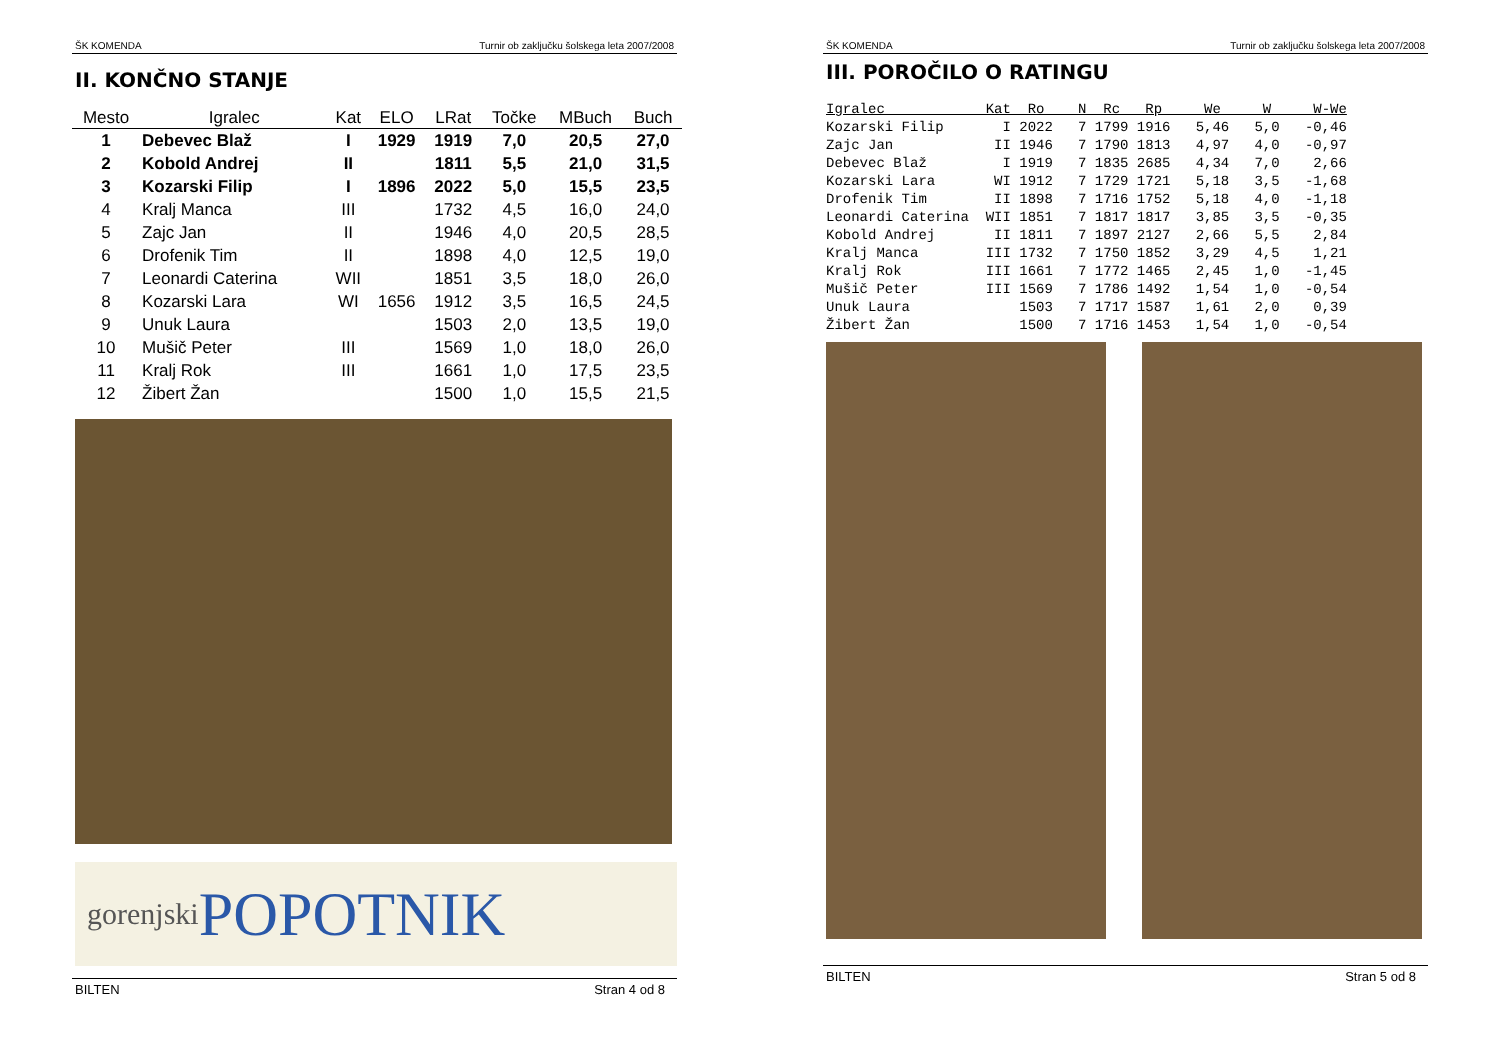ŠK KOMENDA Turnir ob zaključku šolskega leta 2007/2008
II. KONČNO STANJE
| Mesto | Igralec | Kat | ELO | LRat | Točke | MBuch | Buch |
| --- | --- | --- | --- | --- | --- | --- | --- |
| 1 | Debevec Blaž | I | 1929 | 1919 | 7,0 | 20,5 | 27,0 |
| 2 | Kobold Andrej | II | | 1811 | 5,5 | 21,0 | 31,5 |
| 3 | Kozarski Filip | I | 1896 | 2022 | 5,0 | 15,5 | 23,5 |
| 4 | Kralj Manca | III | | 1732 | 4,5 | 16,0 | 24,0 |
| 5 | Zajc Jan | II | | 1946 | 4,0 | 20,5 | 28,5 |
| 6 | Drofenik Tim | II | | 1898 | 4,0 | 12,5 | 19,0 |
| 7 | Leonardi Caterina | WII | | 1851 | 3,5 | 18,0 | 26,0 |
| 8 | Kozarski Lara | WI | 1656 | 1912 | 3,5 | 16,5 | 24,5 |
| 9 | Unuk Laura | | | 1503 | 2,0 | 13,5 | 19,0 |
| 10 | Mušič Peter | III | | 1569 | 1,0 | 18,0 | 26,0 |
| 11 | Kralj Rok | III | | 1661 | 1,0 | 17,5 | 23,5 |
| 12 | Žibert Žan | | | 1500 | 1,0 | 15,5 | 21,5 |
gorenjski POPOTNIK
BILTEN Stran 4 od 8
ŠK KOMENDA Turnir ob zaključku šolskega leta 2007/2008
III. POROČILO O RATINGU
Igralec            Kat  Ro    N  Rc   Rp     We     W     W-We
Kozarski Filip       I 2022   7 1799 1916   5,46   5,0   -0,46
Zajc Jan            II 1946   7 1790 1813   4,97   4,0   -0,97
Debevec Blaž         I 1919   7 1835 2685   4,34   7,0    2,66
Kozarski Lara       WI 1912   7 1729 1721   5,18   3,5   -1,68
Drofenik Tim        II 1898   7 1716 1752   5,18   4,0   -1,18
Leonardi Caterina  WII 1851   7 1817 1817   3,85   3,5   -0,35
Kobold Andrej       II 1811   7 1897 2127   2,66   5,5    2,84
Kralj Manca        III 1732   7 1750 1852   3,29   4,5    1,21
Kralj Rok          III 1661   7 1772 1465   2,45   1,0   -1,45
Mušič Peter        III 1569   7 1786 1492   1,54   1,0   -0,54
Unuk Laura             1503   7 1717 1587   1,61   2,0    0,39
Žibert Žan             1500   7 1716 1453   1,54   1,0   -0,54
BILTEN Stran 5 od 8